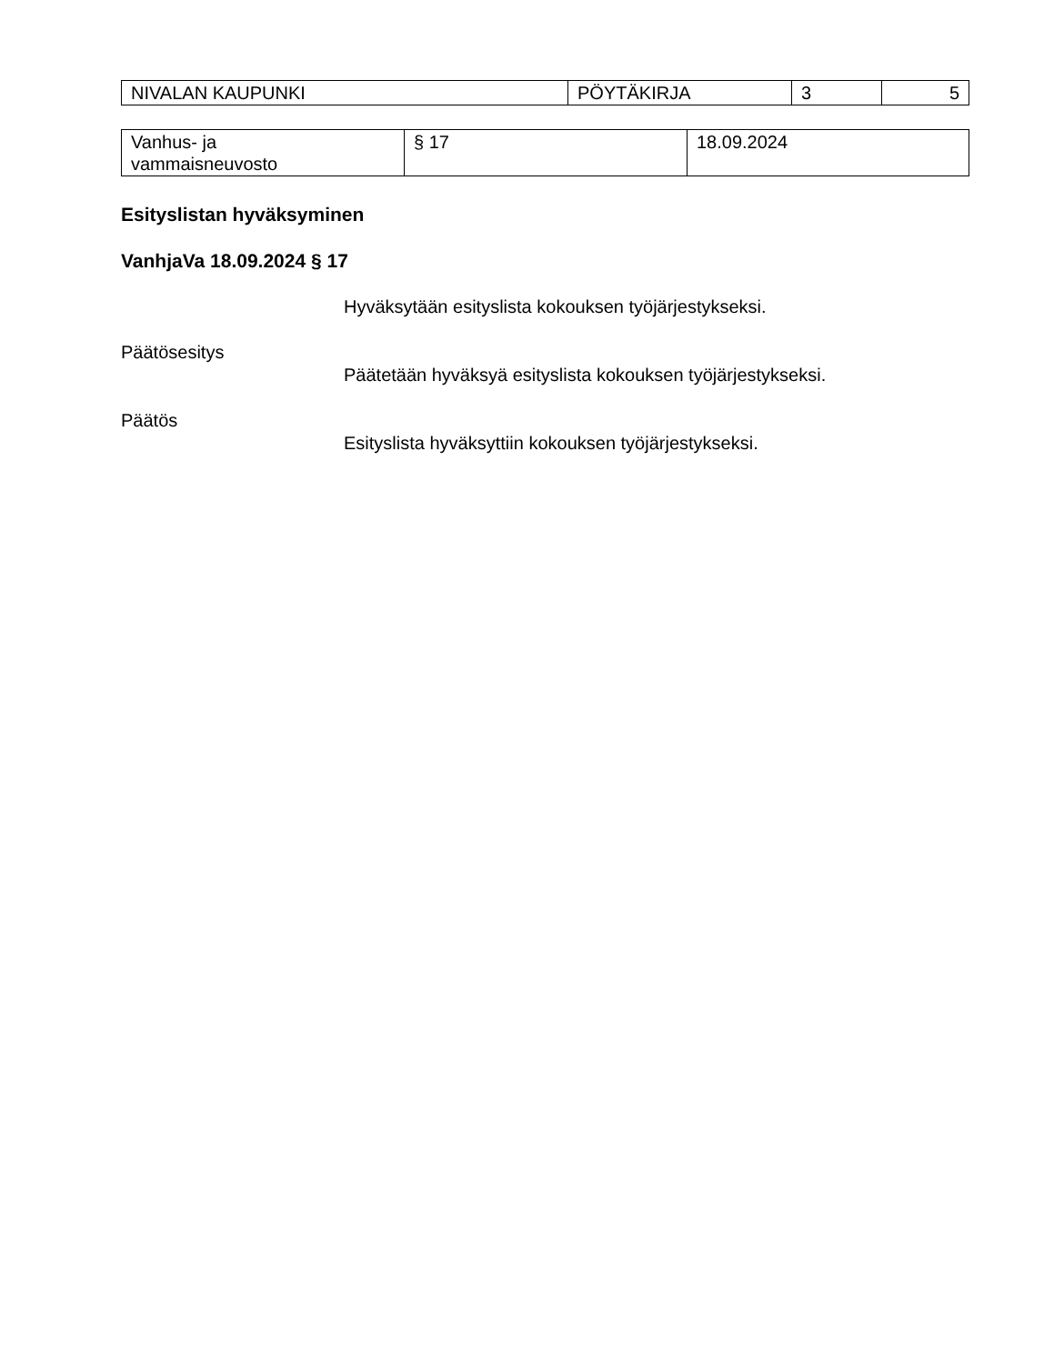| NIVALAN KAUPUNKI | PÖYTÄKIRJA | 3 | 5 |
| Vanhus- ja vammaisneuvosto | § 17 | 18.09.2024 |
Esityslistan hyväksyminen
VanhjaVa 18.09.2024 § 17
Hyväksytään esityslista kokouksen työjärjestykseksi.
Päätösesitys
Päätetään hyväksyä esityslista kokouksen työjärjestykseksi.
Päätös
Esityslista hyväksyttiin kokouksen työjärjestykseksi.